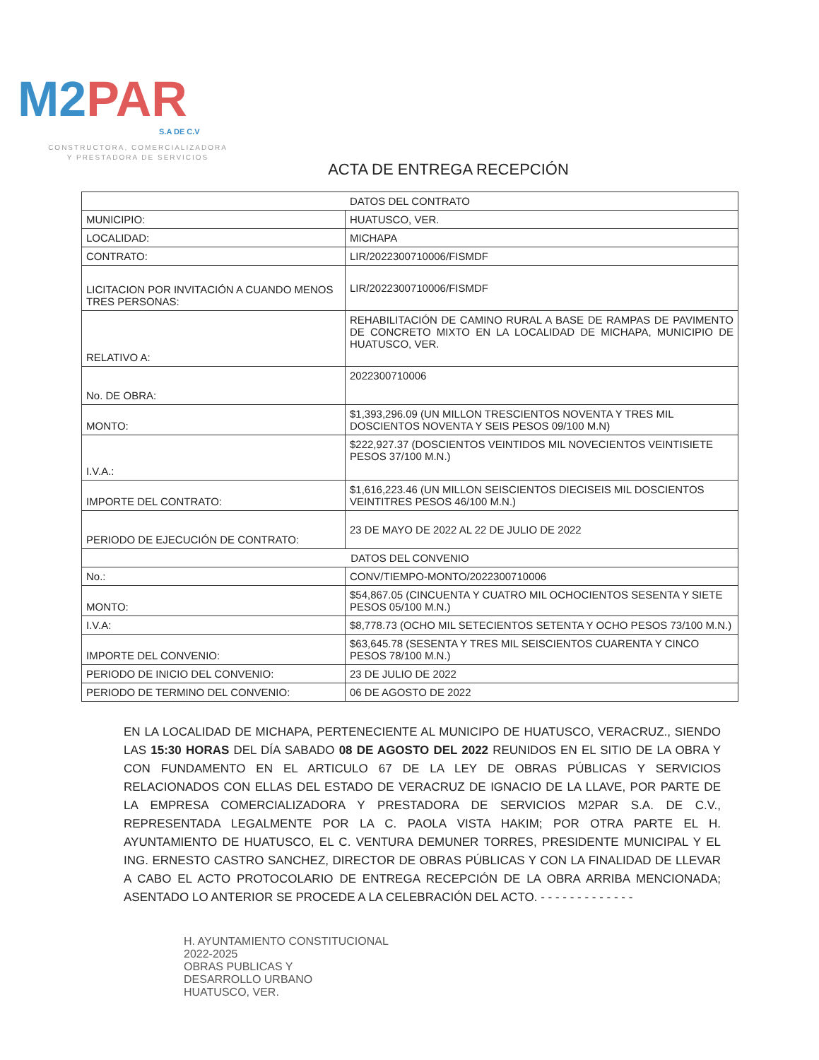M2PAR
S.A DE C.V
CONSTRUCTORA, COMERCIALIZADORA
Y PRESTADORA DE SERVICIOS
ACTA DE ENTREGA RECEPCIÓN
| DATOS DEL CONTRATO | |
| MUNICIPIO: | HUATUSCO, VER. |
| LOCALIDAD: | MICHAPA |
| CONTRATO: | LIR/2022300710006/FISMDF |
| LICITACION POR INVITACIÓN A CUANDO MENOS TRES PERSONAS: | LIR/2022300710006/FISMDF |
| RELATIVO A: | REHABILITACIÓN DE CAMINO RURAL A BASE DE RAMPAS DE PAVIMENTO DE CONCRETO MIXTO EN LA LOCALIDAD DE MICHAPA, MUNICIPIO DE HUATUSCO, VER. |
| No. DE OBRA: | 2022300710006 |
| MONTO: | $1,393,296.09 (UN MILLON TRESCIENTOS NOVENTA Y TRES MIL DOSCIENTOS NOVENTA Y SEIS PESOS 09/100 M.N) |
| I.V.A.: | $222,927.37 (DOSCIENTOS VEINTIDOS MIL NOVECIENTOS VEINTISIETE PESOS 37/100 M.N.) |
| IMPORTE DEL CONTRATO: | $1,616,223.46 (UN MILLON SEISCIENTOS DIECISEIS MIL DOSCIENTOS VEINTITRES PESOS 46/100 M.N.) |
| PERIODO DE EJECUCIÓN DE CONTRATO: | 23 DE MAYO DE 2022 AL 22 DE JULIO DE 2022 |
| DATOS DEL CONVENIO | |
| No.: | CONV/TIEMPO-MONTO/2022300710006 |
| MONTO: | $54,867.05 (CINCUENTA Y CUATRO MIL OCHOCIENTOS SESENTA Y SIETE PESOS 05/100 M.N.) |
| I.V.A: | $8,778.73 (OCHO MIL SETECIENTOS SETENTA Y OCHO PESOS 73/100 M.N.) |
| IMPORTE DEL CONVENIO: | $63,645.78 (SESENTA Y TRES MIL SEISCIENTOS CUARENTA Y CINCO PESOS 78/100 M.N.) |
| PERIODO DE INICIO DEL CONVENIO: | 23 DE JULIO DE 2022 |
| PERIODO DE TERMINO DEL CONVENIO: | 06 DE AGOSTO DE 2022 |
EN LA LOCALIDAD DE MICHAPA, PERTENECIENTE AL MUNICIPO DE HUATUSCO, VERACRUZ., SIENDO LAS 15:30 HORAS DEL DÍA SABADO 08 DE AGOSTO DEL 2022 REUNIDOS EN EL SITIO DE LA OBRA Y CON FUNDAMENTO EN EL ARTICULO 67 DE LA LEY DE OBRAS PÚBLICAS Y SERVICIOS RELACIONADOS CON ELLAS DEL ESTADO DE VERACRUZ DE IGNACIO DE LA LLAVE, POR PARTE DE LA EMPRESA COMERCIALIZADORA Y PRESTADORA DE SERVICIOS M2PAR S.A. DE C.V., REPRESENTADA LEGALMENTE POR LA C. PAOLA VISTA HAKIM; POR OTRA PARTE EL H. AYUNTAMIENTO DE HUATUSCO, EL C. VENTURA DEMUNER TORRES, PRESIDENTE MUNICIPAL Y EL ING. ERNESTO CASTRO SANCHEZ, DIRECTOR DE OBRAS PÚBLICAS Y CON LA FINALIDAD DE LLEVAR A CABO EL ACTO PROTOCOLARIO DE ENTREGA RECEPCIÓN DE LA OBRA ARRIBA MENCIONADA; ASENTADO LO ANTERIOR SE PROCEDE A LA CELEBRACIÓN DEL ACTO. - - - - - - - - - - - - -
H. AYUNTAMIENTO CONSTITUCIONAL
2022-2025
OBRAS PUBLICAS Y
DESARROLLO URBANO
HUATUSCO, VER.